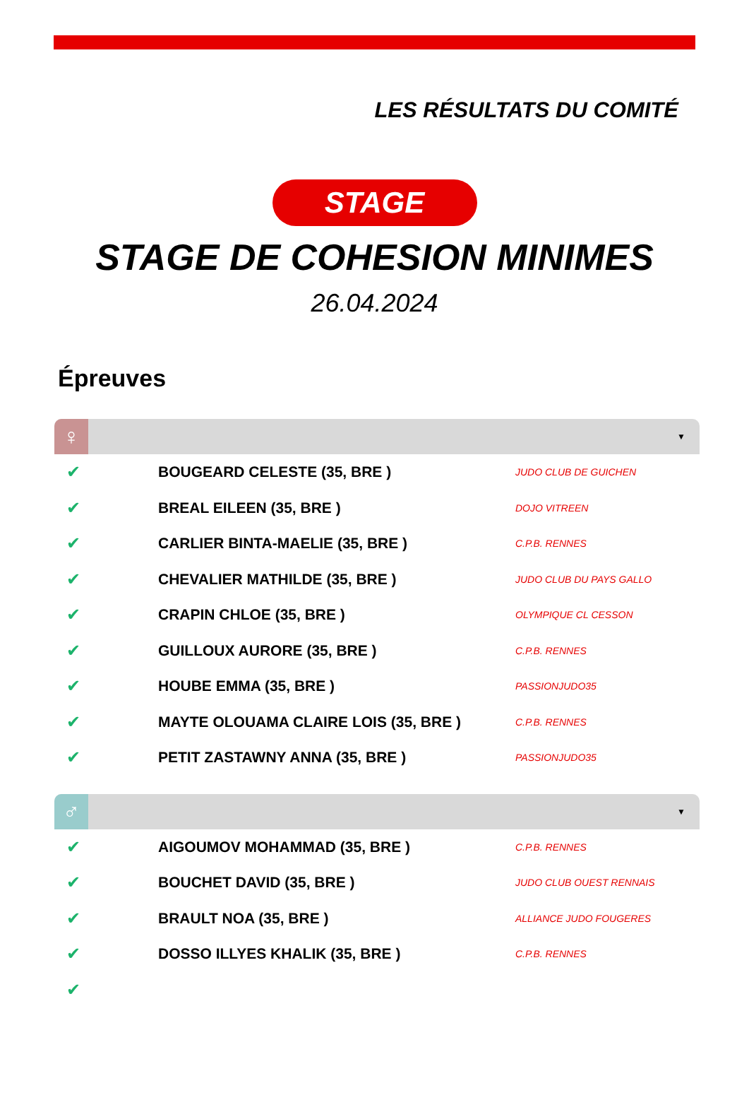LES RÉSULTATS DU COMITÉ
STAGE
STAGE DE COHESION MINIMES
26.04.2024
Épreuves
♀
▼
| ✔ | BOUGEARD CELESTE (35, BRE ) | JUDO CLUB DE GUICHEN |
| ✔ | BREAL EILEEN (35, BRE ) | DOJO VITREEN |
| ✔ | CARLIER BINTA-MAELIE (35, BRE ) | C.P.B. RENNES |
| ✔ | CHEVALIER MATHILDE (35, BRE ) | JUDO CLUB DU PAYS GALLO |
| ✔ | CRAPIN CHLOE (35, BRE ) | OLYMPIQUE CL CESSON |
| ✔ | GUILLOUX AURORE (35, BRE ) | C.P.B. RENNES |
| ✔ | HOUBE EMMA (35, BRE ) | PASSIONJUDO35 |
| ✔ | MAYTE OLOUAMA CLAIRE LOIS (35, BRE ) | C.P.B. RENNES |
| ✔ | PETIT ZASTAWNY ANNA (35, BRE ) | PASSIONJUDO35 |
♂
▼
| ✔ | AIGOUMOV MOHAMMAD (35, BRE ) | C.P.B. RENNES |
| ✔ | BOUCHET DAVID (35, BRE ) | JUDO CLUB OUEST RENNAIS |
| ✔ | BRAULT NOA (35, BRE ) | ALLIANCE JUDO FOUGERES |
| ✔ | DOSSO ILLYES KHALIK (35, BRE ) | C.P.B. RENNES |
| ✔ | | |